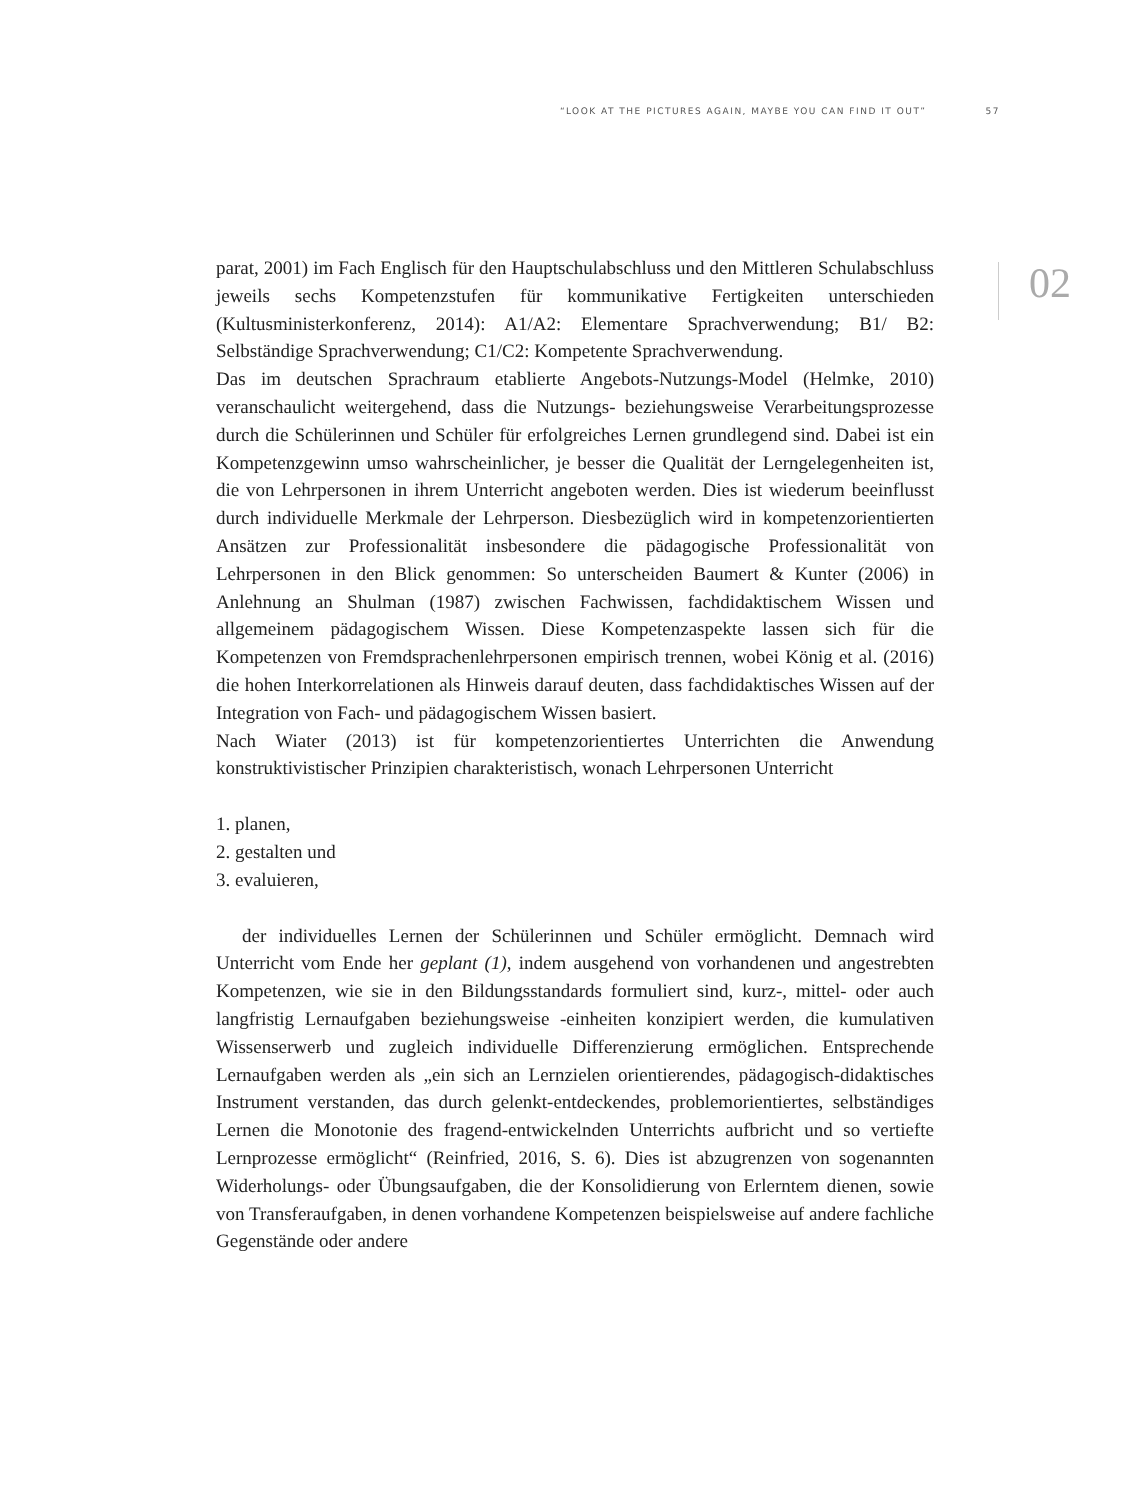“LOOK AT THE PICTURES AGAIN, MAYBE YOU CAN FIND IT OUT” 57
02
parat, 2001) im Fach Englisch für den Hauptschulabschluss und den Mittleren Schulabschluss jeweils sechs Kompetenzstufen für kommunikative Fertigkeiten unterschieden (Kultusministerkonferenz, 2014): A1/A2: Elementare Sprachverwendung; B1/ B2: Selbständige Sprachverwendung; C1/C2: Kompetente Sprachverwendung.
Das im deutschen Sprachraum etablierte Angebots-Nutzungs-Model (Helmke, 2010) veranschaulicht weitergehend, dass die Nutzungs- beziehungsweise Verarbeitungsprozesse durch die Schülerinnen und Schüler für erfolgreiches Lernen grundlegend sind. Dabei ist ein Kompetenzgewinn umso wahrscheinlicher, je besser die Qualität der Lerngelegenheiten ist, die von Lehrpersonen in ihrem Unterricht angeboten werden. Dies ist wiederum beeinflusst durch individuelle Merkmale der Lehrperson. Diesbezüglich wird in kompetenzorientierten Ansätzen zur Professionalität insbesondere die pädagogische Professionalität von Lehrpersonen in den Blick genommen: So unterscheiden Baumert & Kunter (2006) in Anlehnung an Shulman (1987) zwischen Fachwissen, fachdidaktischem Wissen und allgemeinem pädagogischem Wissen. Diese Kompetenzaspekte lassen sich für die Kompetenzen von Fremdsprachenlehrpersonen empirisch trennen, wobei König et al. (2016) die hohen Interkorrelationen als Hinweis darauf deuten, dass fachdidaktisches Wissen auf der Integration von Fach- und pädagogischem Wissen basiert.
Nach Wiater (2013) ist für kompetenzorientiertes Unterrichten die Anwendung konstruktivistischer Prinzipien charakteristisch, wonach Lehrpersonen Unterricht
1. planen,
2. gestalten und
3. evaluieren,
der individuelles Lernen der Schülerinnen und Schüler ermöglicht. Demnach wird Unterricht vom Ende her geplant (1), indem ausgehend von vorhandenen und angestrebten Kompetenzen, wie sie in den Bildungsstandards formuliert sind, kurz-, mittel- oder auch langfristig Lernaufgaben beziehungsweise -einheiten konzipiert werden, die kumulativen Wissenserwerb und zugleich individuelle Differenzierung ermöglichen. Entsprechende Lernaufgaben werden als „ein sich an Lernzielen orientierendes, pädagogisch-didaktisches Instrument verstanden, das durch gelenkt-entdeckendes, problemorientiertes, selbständiges Lernen die Monotonie des fragend-entwickelnden Unterrichts aufbricht und so vertiefte Lernprozesse ermöglicht“ (Reinfried, 2016, S. 6). Dies ist abzugrenzen von sogenannten Widerholungs- oder Übungsaufgaben, die der Konsolidierung von Erlerntem dienen, sowie von Transferaufgaben, in denen vorhandene Kompetenzen beispielsweise auf andere fachliche Gegenstände oder andere